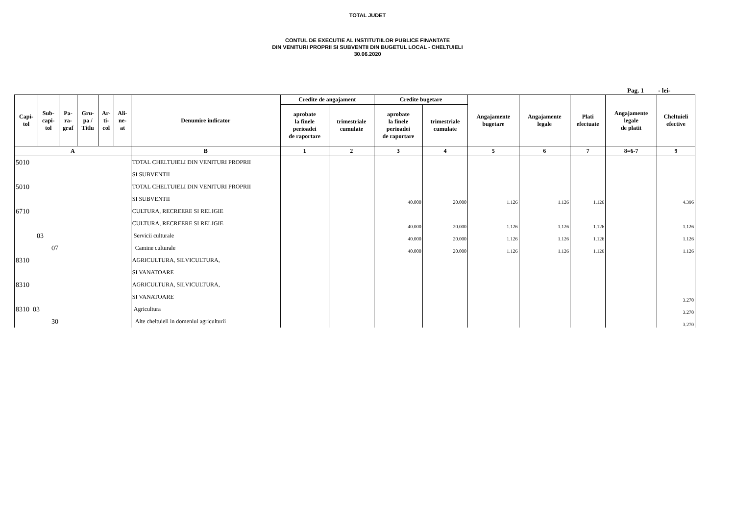TOTAL JUDET
CONTUL DE EXECUTIE AL INSTITUTIILOR PUBLICE FINANTATE
DIN VENITURI PROPRII SI SUBVENTII DIN BUGETUL LOCAL - CHELTUIELI
30.06.2020
Pag. 1 - lei-
| Capi- tol | Sub- capi- tol | Pa- ra- graf | Gru- pa / Titlu | Ar- ti- col | Ali- ne- at | Denumire indicator | Credite de angajament | | Credite bugetare | | Angajamente bugetare | Angajamente legale | Plati efectuate | Angajamente legale de platit | Cheltuieli efective |
| --- | --- | --- | --- | --- | --- | --- | --- | --- | --- | --- | --- | --- | --- | --- | --- |
| | | | | | | | aprobate la finele perioadei de raportare | trimestriale cumulate | aprobate la finele perioadei de raportare | trimestriale cumulate | | | | | |
| A | | | | | | B | 1 | 2 | 3 | 4 | 5 | 6 | 7 | 8=6-7 | 9 |
| 5010 | | | | | | TOTAL CHELTUIELI DIN VENITURI PROPRII | | | | | | | | | |
| | | | | | | SI SUBVENTII | | | | | | | | | |
| 5010 | | | | | | TOTAL CHELTUIELI DIN VENITURI PROPRII | | | | | | | | | |
| | | | | | | SI SUBVENTII | | | 40.000 | 20.000 | 1.126 | 1.126 | 1.126 | | 4.396 |
| 6710 | | | | | | CULTURA, RECREERE SI RELIGIE | | | | | | | | | |
| | | | | | | CULTURA, RECREERE SI RELIGIE | | | 40.000 | 20.000 | 1.126 | 1.126 | 1.126 | | 1.126 |
| 03 | | | | | | Servicii culturale | | | 40.000 | 20.000 | 1.126 | 1.126 | 1.126 | | 1.126 |
| 07 | | | | | | Camine culturale | | | 40.000 | 20.000 | 1.126 | 1.126 | 1.126 | | 1.126 |
| 8310 | | | | | | AGRICULTURA, SILVICULTURA, | | | | | | | | | |
| | | | | | | SI VANATOARE | | | | | | | | | |
| 8310 | | | | | | AGRICULTURA, SILVICULTURA, | | | | | | | | | |
| | | | | | | SI VANATOARE | | | | | | | | | 3.270 |
| 8310 03 | | | | | | Agricultura | | | | | | | | | 3.270 |
| 30 | | | | | | Alte cheltuieli in domeniul agriculturii | | | | | | | | | 3.270 |